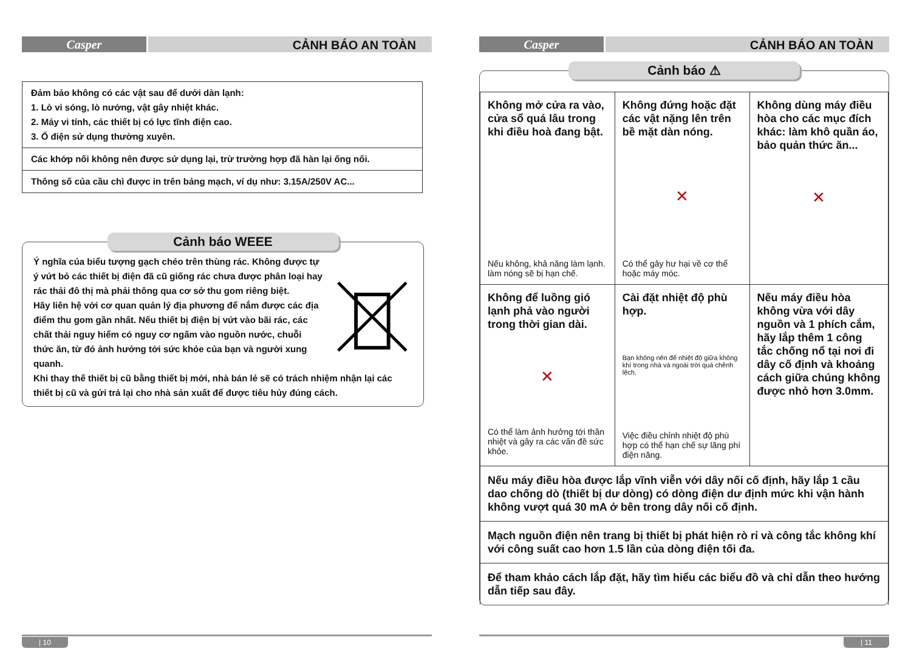Casper
CẢNH BÁO AN TOÀN
| Đảm bảo không có các vật sau để dưới dàn lạnh: 1. Lò vi sóng, lò nướng, vật gây nhiệt khác. 2. Máy vi tính, các thiết bị có lực tĩnh điện cao. 3. Ổ điện sử dụng thường xuyên. |
| Các khớp nối không nên được sử dụng lại, trừ trường hợp đã hàn lại ống nối. |
| Thông số của cầu chì được in trên bảng mạch, ví dụ như: 3.15A/250V AC... |
Cảnh báo WEEE
Ý nghĩa của biểu tượng gạch chéo trên thùng rác. Không được tự ý vứt bỏ các thiết bị điện đã cũ giống rác chưa được phân loại hay rác thải đô thị mà phải thông qua cơ sở thu gom riêng biệt.
Hãy liên hệ với cơ quan quản lý địa phương để nắm được các địa điểm thu gom gần nhất. Nếu thiết bị điện bị vứt vào bãi rác, các chất thải nguy hiểm có nguy cơ ngấm vào nguồn nước, chuỗi thức ăn, từ đó ảnh hưởng tới sức khỏe của bạn và người xung quanh.
Khi thay thế thiết bị cũ bằng thiết bị mới, nhà bán lẻ sẽ có trách nhiệm nhận lại các thiết bị cũ và gửi trả lại cho nhà sản xuất để được tiêu hủy đúng cách.
| 10
Casper
CẢNH BÁO AN TOÀN
Cảnh báo ⚠
| Không mở cửa ra vào, cửa sổ quá lâu trong khi điều hoà đang bật. Nếu không, khả năng làm lạnh. làm nóng sẽ bị hạn chế. | Không đứng hoặc đặt các vật nặng lên trên bề mặt dàn nóng. ✕ Có thể gây hư hại về cơ thể hoặc máy móc. | Không dùng máy điều hòa cho các mục đích khác: làm khô quần áo, bảo quản thức ăn... ✕ |
| Không để luồng gió lạnh phả vào người trong thời gian dài. ✕ Có thể làm ảnh hưởng tới thân nhiệt và gây ra các vấn đề sức khỏe. | Cài đặt nhiệt độ phù hợp. Bạn không nên để nhiệt độ giữa không khí trong nhà và ngoài trời quá chênh lệch. Việc điều chỉnh nhiệt độ phù hợp có thể hạn chế sự lãng phí điện năng. | Nếu máy điều hòa không vừa với dây nguồn và 1 phích cắm, hãy lắp thêm 1 công tắc chống nổ tại nơi đi dây cố định và khoảng cách giữa chúng không được nhỏ hơn 3.0mm. |
| Nếu máy điều hòa được lắp vĩnh viễn với dây nối cố định, hãy lắp 1 cầu dao chống dò (thiết bị dư dòng) có dòng điện dư định mức khi vận hành không vượt quá 30 mA ở bên trong dây nối cố định. | | |
| Mạch nguồn điện nên trang bị thiết bị phát hiện rò rỉ và công tắc không khí với công suất cao hơn 1.5 lần của dòng điện tối đa. | | |
| Để tham khảo cách lắp đặt, hãy tìm hiểu các biểu đồ và chỉ dẫn theo hướng dẫn tiếp sau đây. | | |
| 11